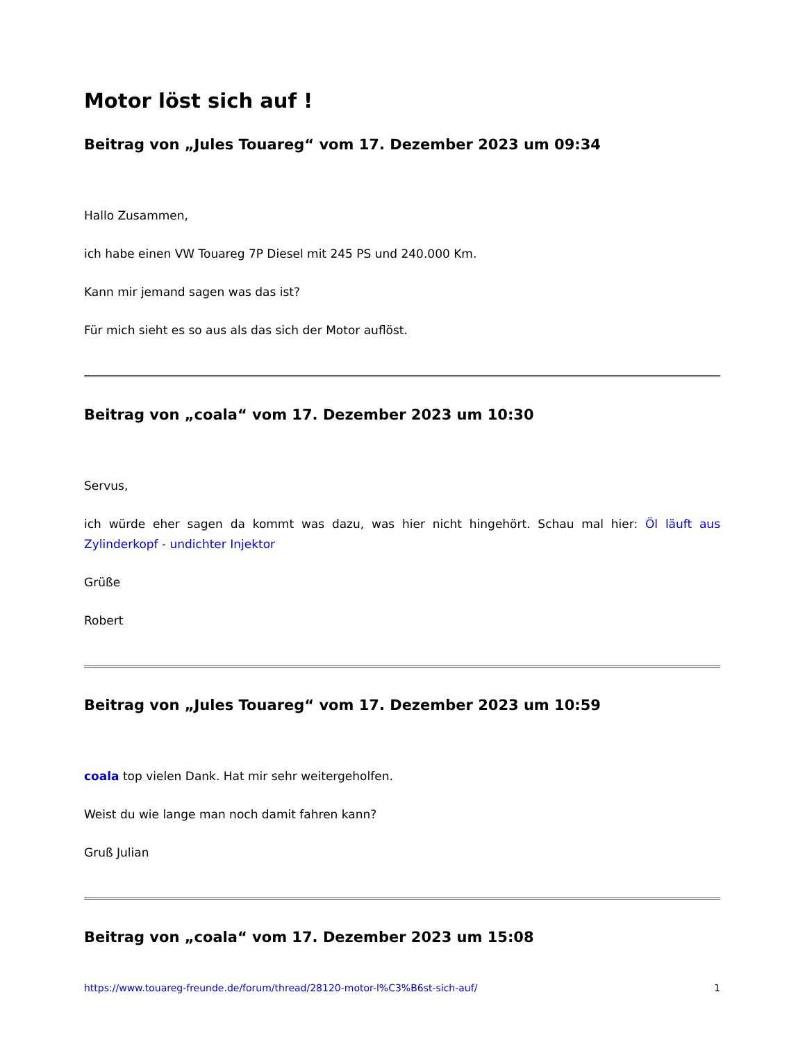Motor löst sich auf !
Beitrag von „Jules Touareg“ vom 17. Dezember 2023 um 09:34
Hallo Zusammen,
ich habe einen VW Touareg 7P Diesel mit 245 PS und 240.000 Km.
Kann mir jemand sagen was das ist?
Für mich sieht es so aus als das sich der Motor auflöst.
Beitrag von „coala“ vom 17. Dezember 2023 um 10:30
Servus,
ich würde eher sagen da kommt was dazu, was hier nicht hingehört. Schau mal hier: Öl läuft aus Zylinderkopf - undichter Injektor
Grüße
Robert
Beitrag von „Jules Touareg“ vom 17. Dezember 2023 um 10:59
coala top vielen Dank. Hat mir sehr weitergeholfen.
Weist du wie lange man noch damit fahren kann?
Gruß Julian
Beitrag von „coala“ vom 17. Dezember 2023 um 15:08
https://www.touareg-freunde.de/forum/thread/28120-motor-l%C3%B6st-sich-auf/ 1